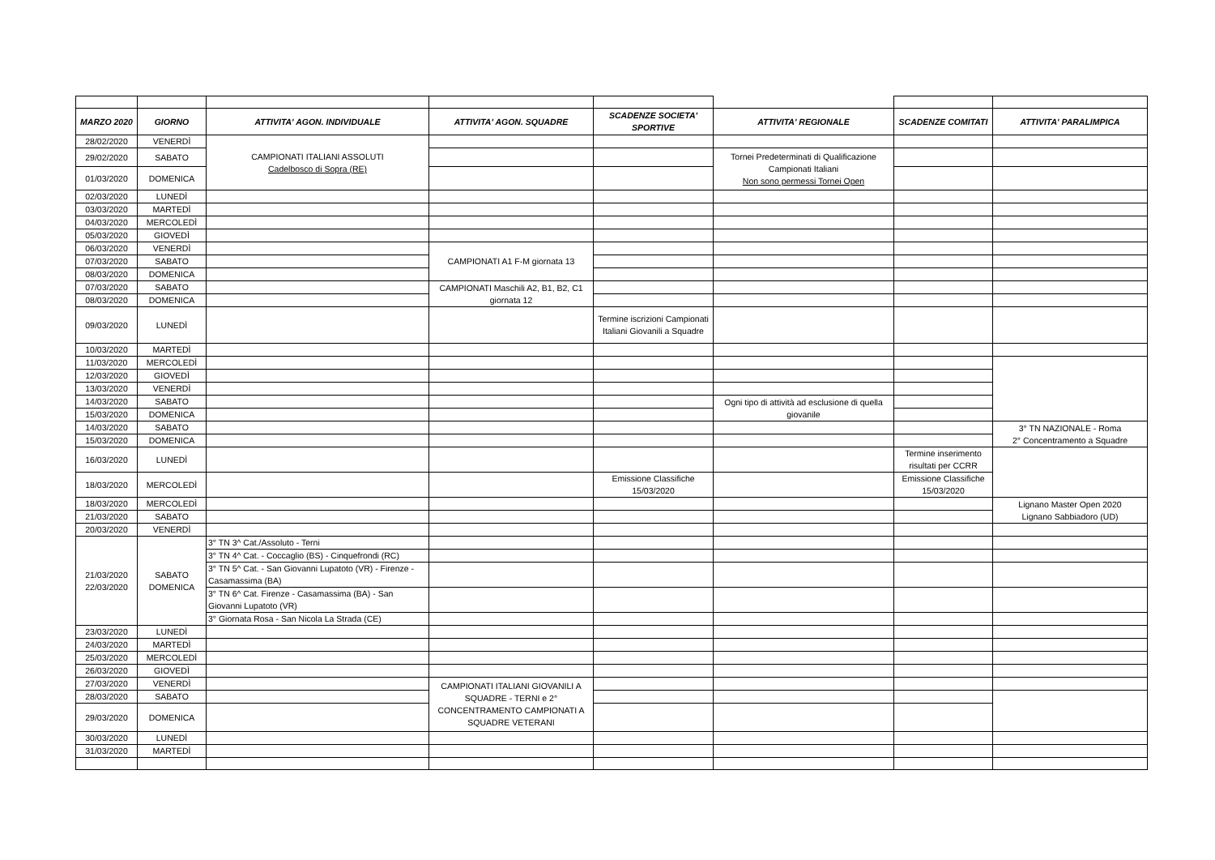| MARZO 2020 | GIORNO | ATTIVITA' AGON. INDIVIDUALE | ATTIVITA' AGON. SQUADRE | SCADENZE SOCIETA' SPORTIVE | ATTIVITA' REGIONALE | SCADENZE COMITATI | ATTIVITA' PARALIMPICA |
| --- | --- | --- | --- | --- | --- | --- | --- |
| 28/02/2020 | VENERDÌ | CAMPIONATI ITALIANI ASSOLUTI Cadelbosco di Sopra (RE) | | | | | |
| 29/02/2020 | SABATO | | | | Tornei Predeterminati di Qualificazione Campionati Italiani Non sono permessi Tornei Open | | |
| 01/03/2020 | DOMENICA | | | | | | |
| 02/03/2020 | LUNEDÌ | | | | | | |
| 03/03/2020 | MARTEDÌ | | | | | | |
| 04/03/2020 | MERCOLEDÌ | | | | | | |
| 05/03/2020 | GIOVEDÌ | | | | | | |
| 06/03/2020 | VENERDÌ | | CAMPIONATI A1 F-M giornata 13 | | | | |
| 07/03/2020 | SABATO | | | | | | |
| 08/03/2020 | DOMENICA | | | | | | |
| 07/03/2020 | SABATO | | CAMPIONATI Maschili A2, B1, B2, C1 giornata 12 | | | | |
| 08/03/2020 | DOMENICA | | | | | | |
| 09/03/2020 | LUNEDÌ | | | Termine iscrizioni Campionati Italiani Giovanili a Squadre | | | |
| 10/03/2020 | MARTEDÌ | | | | | | |
| 11/03/2020 | MERCOLEDÌ | | | | | | |
| 12/03/2020 | GIOVEDÌ | | | | | | |
| 13/03/2020 | VENERDÌ | | | | | | |
| 14/03/2020 | SABATO | | | | Ogni tipo di attività ad esclusione di quella giovanile | | |
| 15/03/2020 | DOMENICA | | | | | | |
| 14/03/2020 | SABATO | | | | | | 3° TN NAZIONALE - Roma 2° Concentramento a Squadre |
| 15/03/2020 | DOMENICA | | | | | | |
| 16/03/2020 | LUNEDÌ | | | | | Termine inserimento risultati per CCRR | |
| 18/03/2020 | MERCOLEDÌ | | | Emissione Classifiche 15/03/2020 | | Emissione Classifiche 15/03/2020 | |
| 18/03/2020 | MERCOLEDÌ | | | | | | Lignano Master Open 2020 Lignano Sabbiadoro (UD) |
| 21/03/2020 | SABATO | | | | | | |
| 20/03/2020 | VENERDÌ | | | | | | |
| 21/03/2020 22/03/2020 | SABATO DOMENICA | 3° TN 3^ Cat./Assoluto - Terni | | | | | |
| | | 3° TN 4^ Cat. - Coccaglio (BS) - Cinquefrondi (RC) | | | | | |
| | | 3° TN 5^ Cat. - San Giovanni Lupatoto (VR) - Firenze - Casamassima (BA) | | | | | |
| | | 3° TN 6^ Cat. Firenze - Casamassima (BA) - San Giovanni Lupatoto (VR) | | | | | |
| | | 3° Giornata Rosa - San Nicola La Strada (CE) | | | | | |
| 23/03/2020 | LUNEDÌ | | | | | | |
| 24/03/2020 | MARTEDÌ | | | | | | |
| 25/03/2020 | MERCOLEDÌ | | | | | | |
| 26/03/2020 | GIOVEDÌ | | | | | | |
| 27/03/2020 | VENERDÌ | | CAMPIONATI ITALIANI GIOVANILI A SQUADRE - TERNI e 2° CONCENTRAMENTO CAMPIONATI A SQUADRE VETERANI | | | | |
| 28/03/2020 | SABATO | | | | | | |
| 29/03/2020 | DOMENICA | | | | | | |
| 30/03/2020 | LUNEDÌ | | | | | | |
| 31/03/2020 | MARTEDÌ | | | | | | |